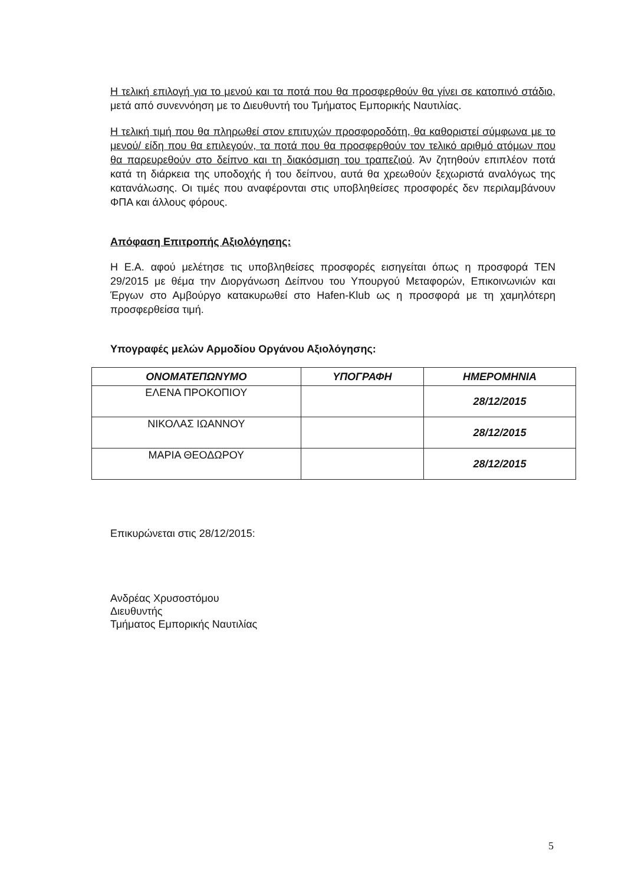Η τελική επιλογή για το μενού και τα ποτά που θα προσφερθούν θα γίνει σε κατοπινό στάδιο, μετά από συνεννόηση με το Διευθυντή του Τμήματος Εμπορικής Ναυτιλίας.
Η τελική τιμή που θα πληρωθεί στον επιτυχών προσφοροδότη, θα καθοριστεί σύμφωνα με το μενού/ είδη που θα επιλεγούν, τα ποτά που θα προσφερθούν τον τελικό αριθμό ατόμων που θα παρευρεθούν στο δείπνο και τη διακόσμιση του τραπεζιού. Άν ζητηθούν επιπλέον ποτά κατά τη διάρκεια της υποδοχής ή του δείπνου, αυτά θα χρεωθούν ξεχωριστά αναλόγως της κατανάλωσης. Οι τιμές που αναφέρονται στις υποβληθείσες προσφορές δεν περιλαμβάνουν ΦΠΑ και άλλους φόρους.
Απόφαση Επιτροπής Αξιολόγησης:
Η Ε.Α. αφού μελέτησε τις υποβληθείσες προσφορές εισηγείται όπως η προσφορά ΤΕΝ 29/2015 με θέμα την Διοργάνωση Δείπνου του Υπουργού Μεταφορών, Επικοινωνιών και Έργων στο Αμβούργο κατακυρωθεί στο Hafen-Klub ως η προσφορά με τη χαμηλότερη προσφερθείσα τιμή.
Υπογραφές μελών Αρμοδίου Οργάνου Αξιολόγησης:
| ΟΝΟΜΑΤΕΠΩΝΥΜΟ | ΥΠΟΓΡΑΦΗ | ΗΜΕΡΟΜΗΝΙΑ |
| --- | --- | --- |
| ΕΛΕΝΑ ΠΡΟΚΟΠΙΟΥ | | 28/12/2015 |
| ΝΙΚΟΛΑΣ ΙΩΑΝΝΟΥ | | 28/12/2015 |
| ΜΑΡΙΑ ΘΕΟΔΩΡΟΥ | | 28/12/2015 |
Επικυρώνεται στις 28/12/2015:
Ανδρέας Χρυσοστόμου
Διευθυντής
Τμήματος Εμπορικής Ναυτιλίας
5